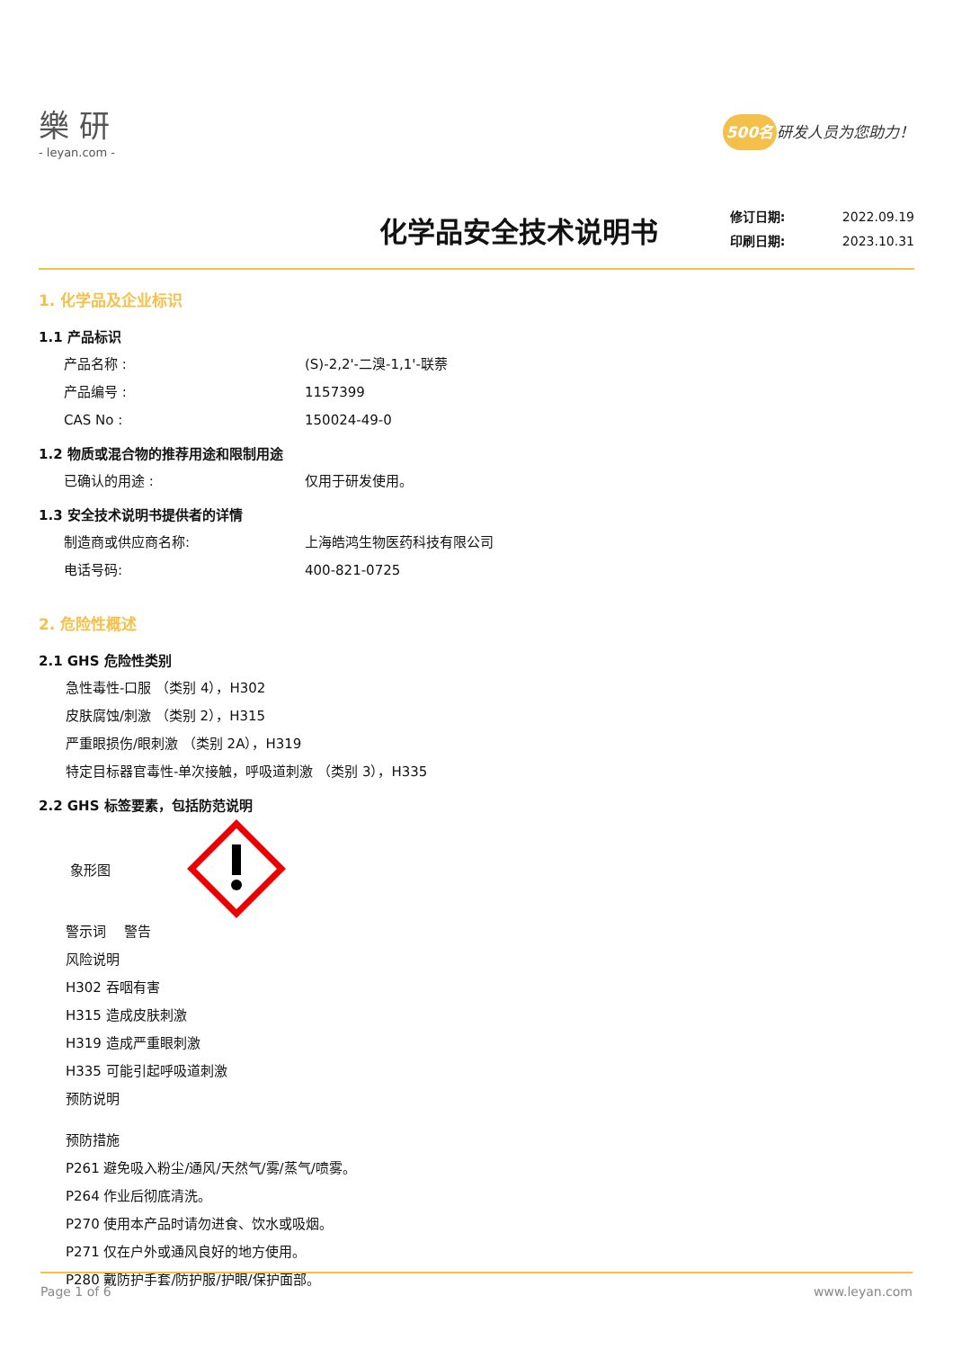樂 研
- leyan.com -
500名 研发人员为您助力！
化学品安全技术说明书
修订日期: 2022.09.19
印刷日期: 2023.10.31
1. 化学品及企业标识
1.1 产品标识
产品名称 : (S)-2,2'-二溴-1,1'-联萘
产品编号 : 1157399
CAS No : 150024-49-0
1.2 物质或混合物的推荐用途和限制用途
已确认的用途 : 仅用于研发使用。
1.3 安全技术说明书提供者的详情
制造商或供应商名称: 上海皓鸿生物医药科技有限公司
电话号码: 400-821-0725
2. 危险性概述
2.1 GHS 危险性类别
急性毒性-口服 （类别 4），H302
皮肤腐蚀/刺激 （类别 2），H315
严重眼损伤/眼刺激 （类别 2A），H319
特定目标器官毒性-单次接触，呼吸道刺激 （类别 3），H335
2.2 GHS 标签要素，包括防范说明
象形图
警示词　 警告
风险说明
H302 吞咽有害
H315 造成皮肤刺激
H319 造成严重眼刺激
H335 可能引起呼吸道刺激
预防说明
预防措施
P261 避免吸入粉尘/通风/天然气/雾/蒸气/喷雾。
P264 作业后彻底清洗。
P270 使用本产品时请勿进食、饮水或吸烟。
P271 仅在户外或通风良好的地方使用。
P280 戴防护手套/防护服/护眼/保护面部。
Page 1 of 6 www.leyan.com